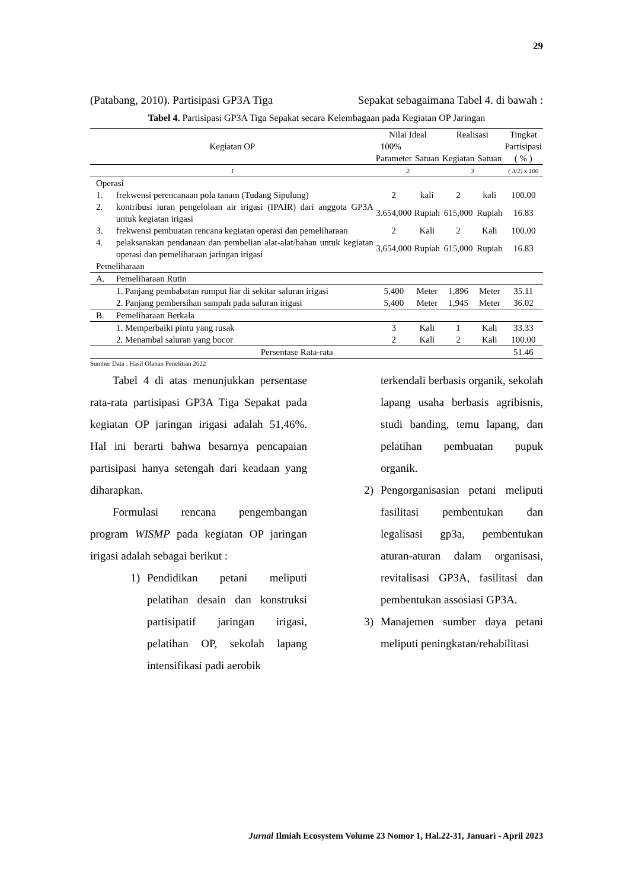29
(Patabang, 2010). Partisipasi GP3A Tiga Sepakat sebagaimana Tabel 4. di bawah :
Tabel 4. Partisipasi GP3A Tiga Sepakat secara Kelembagaan pada Kegiatan OP Jaringan
| Kegiatan OP | | Nilai Ideal | | Realisasi | | Tingkat |
| --- | --- | --- | --- | --- | --- | --- |
| | | 100% | | | | Partisipasi |
| | | Parameter | Satuan | Kegiatan | Satuan | ( % ) |
| 1 | | 2 | | 3 | | ( 3/2) x 100 |
| Operasi | | | | | | |
| 1. | frekwensi perencanaan pola tanam (Tudang Sipulung) | 2 | kali | 2 | kali | 100.00 |
| 2. | kontribusi iuran pengelolaan air irigasi (IPAIR) dari anggota GP3A untuk kegiatan irigasi | 3.654,000 | Rupiah | 615,000 | Rupiah | 16.83 |
| 3. | frekwensi pembuatan rencana kegiatan operasi dan pemeliharaan | 2 | Kali | 2 | Kali | 100.00 |
| 4. | pelaksanakan pendanaan dan pembelian alat-alat/bahan untuk kegiatan operasi dan pemeliharaan jaringan irigasi | 3,654,000 | Rupiah | 615,000 | Rupiah | 16.83 |
| Pemeliharaan | | | | | | |
| A. | Pemeliharaan Rutin | | | | | |
| | 1. Panjang pembabatan rumput liar di sekitar saluran irigasi | 5,400 | Meter | 1,896 | Meter | 35.11 |
| | 2. Panjang pembersihan sampah pada saluran irigasi | 5,400 | Meter | 1,945 | Meter | 36.02 |
| B. | Pemeliharaan Berkala | | | | | |
| | 1. Memperbaiki pintu yang rusak | 3 | Kali | 1 | Kali | 33.33 |
| | 2. Menambal saluran yang bocor | 2 | Kali | 2 | Kali | 100.00 |
| Persentase Rata-rata | | | | | | 51.46 |
Sumber Data : Hasil Olahan Penelitian 2022
Tabel 4 di atas menunjukkan persentase rata-rata partisipasi GP3A Tiga Sepakat pada kegiatan OP jaringan irigasi adalah 51,46%. Hal ini berarti bahwa besarnya pencapaian partisipasi hanya setengah dari keadaan yang diharapkan.
Formulasi rencana pengembangan program WISMP pada kegiatan OP jaringan irigasi adalah sebagai berikut :
1) Pendidikan petani meliputi pelatihan desain dan konstruksi partisipatif jaringan irigasi, pelatihan OP, sekolah lapang intensifikasi padi aerobik
terkendali berbasis organik, sekolah lapang usaha berbasis agribisnis, studi banding, temu lapang, dan pelatihan pembuatan pupuk organik.
2) Pengorganisasian petani meliputi fasilitasi pembentukan dan legalisasi gp3a, pembentukan aturan-aturan dalam organisasi, revitalisasi GP3A, fasilitasi dan pembentukan assosiasi GP3A.
3) Manajemen sumber daya petani meliputi peningkatan/rehabilitasi
Jurnal Ilmiah Ecosystem Volume 23 Nomor 1, Hal.22-31, Januari - April 2023